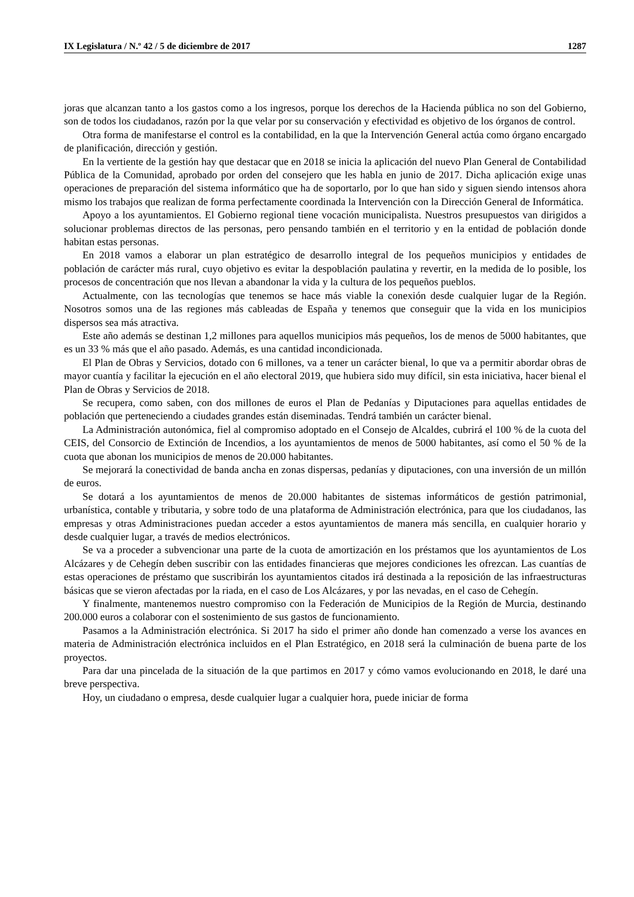IX Legislatura / N.º 42 / 5 de diciembre de 2017 1287
joras que alcanzan tanto a los gastos como a los ingresos, porque los derechos de la Hacienda pública no son del Gobierno, son de todos los ciudadanos, razón por la que velar por su conservación y efectividad es objetivo de los órganos de control.
Otra forma de manifestarse el control es la contabilidad, en la que la Intervención General actúa como órgano encargado de planificación, dirección y gestión.
En la vertiente de la gestión hay que destacar que en 2018 se inicia la aplicación del nuevo Plan General de Contabilidad Pública de la Comunidad, aprobado por orden del consejero que les habla en junio de 2017. Dicha aplicación exige unas operaciones de preparación del sistema informático que ha de soportarlo, por lo que han sido y siguen siendo intensos ahora mismo los trabajos que realizan de forma perfectamente coordinada la Intervención con la Dirección General de Informática.
Apoyo a los ayuntamientos. El Gobierno regional tiene vocación municipalista. Nuestros presupuestos van dirigidos a solucionar problemas directos de las personas, pero pensando también en el territorio y en la entidad de población donde habitan estas personas.
En 2018 vamos a elaborar un plan estratégico de desarrollo integral de los pequeños municipios y entidades de población de carácter más rural, cuyo objetivo es evitar la despoblación paulatina y revertir, en la medida de lo posible, los procesos de concentración que nos llevan a abandonar la vida y la cultura de los pequeños pueblos.
Actualmente, con las tecnologías que tenemos se hace más viable la conexión desde cualquier lugar de la Región. Nosotros somos una de las regiones más cableadas de España y tenemos que conseguir que la vida en los municipios dispersos sea más atractiva.
Este año además se destinan 1,2 millones para aquellos municipios más pequeños, los de menos de 5000 habitantes, que es un 33 % más que el año pasado. Además, es una cantidad incondicionada.
El Plan de Obras y Servicios, dotado con 6 millones, va a tener un carácter bienal, lo que va a permitir abordar obras de mayor cuantía y facilitar la ejecución en el año electoral 2019, que hubiera sido muy difícil, sin esta iniciativa, hacer bienal el Plan de Obras y Servicios de 2018.
Se recupera, como saben, con dos millones de euros el Plan de Pedanías y Diputaciones para aquellas entidades de población que perteneciendo a ciudades grandes están diseminadas. Tendrá también un carácter bienal.
La Administración autonómica, fiel al compromiso adoptado en el Consejo de Alcaldes, cubrirá el 100 % de la cuota del CEIS, del Consorcio de Extinción de Incendios, a los ayuntamientos de menos de 5000 habitantes, así como el 50 % de la cuota que abonan los municipios de menos de 20.000 habitantes.
Se mejorará la conectividad de banda ancha en zonas dispersas, pedanías y diputaciones, con una inversión de un millón de euros.
Se dotará a los ayuntamientos de menos de 20.000 habitantes de sistemas informáticos de gestión patrimonial, urbanística, contable y tributaria, y sobre todo de una plataforma de Administración electrónica, para que los ciudadanos, las empresas y otras Administraciones puedan acceder a estos ayuntamientos de manera más sencilla, en cualquier horario y desde cualquier lugar, a través de medios electrónicos.
Se va a proceder a subvencionar una parte de la cuota de amortización en los préstamos que los ayuntamientos de Los Alcázares y de Cehegín deben suscribir con las entidades financieras que mejores condiciones les ofrezcan. Las cuantías de estas operaciones de préstamo que suscribirán los ayuntamientos citados irá destinada a la reposición de las infraestructuras básicas que se vieron afectadas por la riada, en el caso de Los Alcázares, y por las nevadas, en el caso de Cehegín.
Y finalmente, mantenemos nuestro compromiso con la Federación de Municipios de la Región de Murcia, destinando 200.000 euros a colaborar con el sostenimiento de sus gastos de funcionamiento.
Pasamos a la Administración electrónica. Si 2017 ha sido el primer año donde han comenzado a verse los avances en materia de Administración electrónica incluidos en el Plan Estratégico, en 2018 será la culminación de buena parte de los proyectos.
Para dar una pincelada de la situación de la que partimos en 2017 y cómo vamos evolucionando en 2018, le daré una breve perspectiva.
Hoy, un ciudadano o empresa, desde cualquier lugar a cualquier hora, puede iniciar de forma